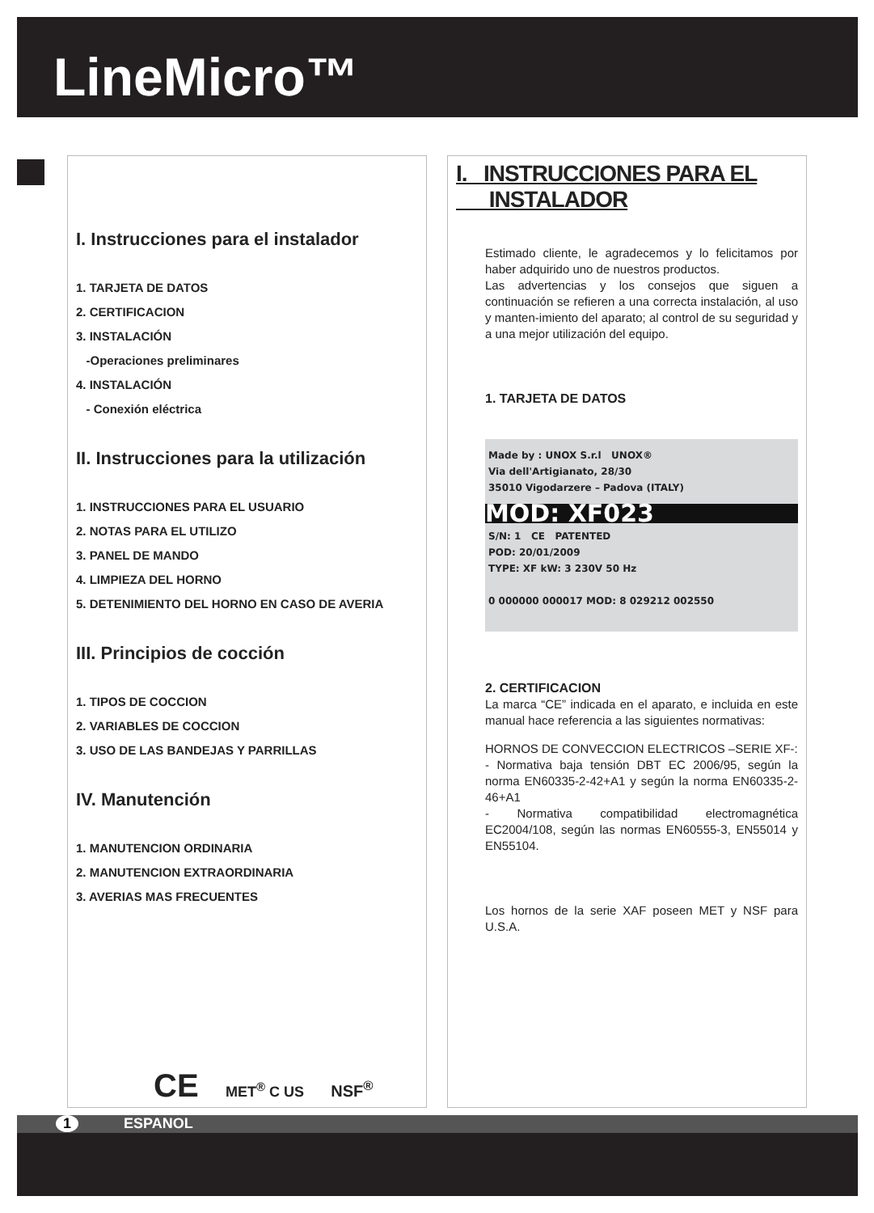LineMicro™
I. Instrucciones para el instalador
1. TARJETA DE DATOS
2. CERTIFICACION
3. INSTALACIÓN
-Operaciones preliminares
4. INSTALACIÓN
- Conexión eléctrica
II. Instrucciones para la utilización
1. INSTRUCCIONES PARA EL USUARIO
2. NOTAS PARA EL UTILIZO
3. PANEL DE MANDO
4. LIMPIEZA DEL HORNO
5. DETENIMIENTO DEL HORNO EN CASO DE AVERIA
III. Principios de cocción
1. TIPOS DE COCCION
2. VARIABLES DE COCCION
3. USO DE LAS BANDEJAS Y PARRILLAS
IV. Manutención
1. MANUTENCION ORDINARIA
2. MANUTENCION EXTRAORDINARIA
3. AVERIAS MAS FRECUENTES
CE MET<sup>®</sup> C US NSF<sup>®</sup>
I. INSTRUCCIONES PARA EL
INSTALADOR
Estimado cliente, le agradecemos y lo felicitamos por haber adquirido uno de nuestros productos.
Las advertencias y los consejos que siguen a continuación se refieren a una correcta instalación, al uso y manten-imiento del aparato; al control de su seguridad y a una mejor utilización del equipo.
1. TARJETA DE DATOS
Made by : UNOX S.r.l UNOX®
Via dell'Artigianato, 28/30
35010 Vigodarzere – Padova (ITALY)
MOD: XF023
S/N: 1 CE PATENTED
POD: 20/01/2009
TYPE: XF kW: 3 230V 50 Hz
0 000000 000017 MOD: 8 029212 002550
2. CERTIFICACION
La marca “CE” indicada en el aparato, e incluida en este manual hace referencia a las siguientes normativas:
HORNOS DE CONVECCION ELECTRICOS –SERIE XF-:
- Normativa baja tensión DBT EC 2006/95, según la norma EN60335-2-42+A1 y según la norma EN60335-2-46+A1
- Normativa compatibilidad electromagnética EC2004/108, según las normas EN60555-3, EN55014 y EN55104.
Los hornos de la serie XAF poseen MET y NSF para U.S.A.
1 ESPANOL